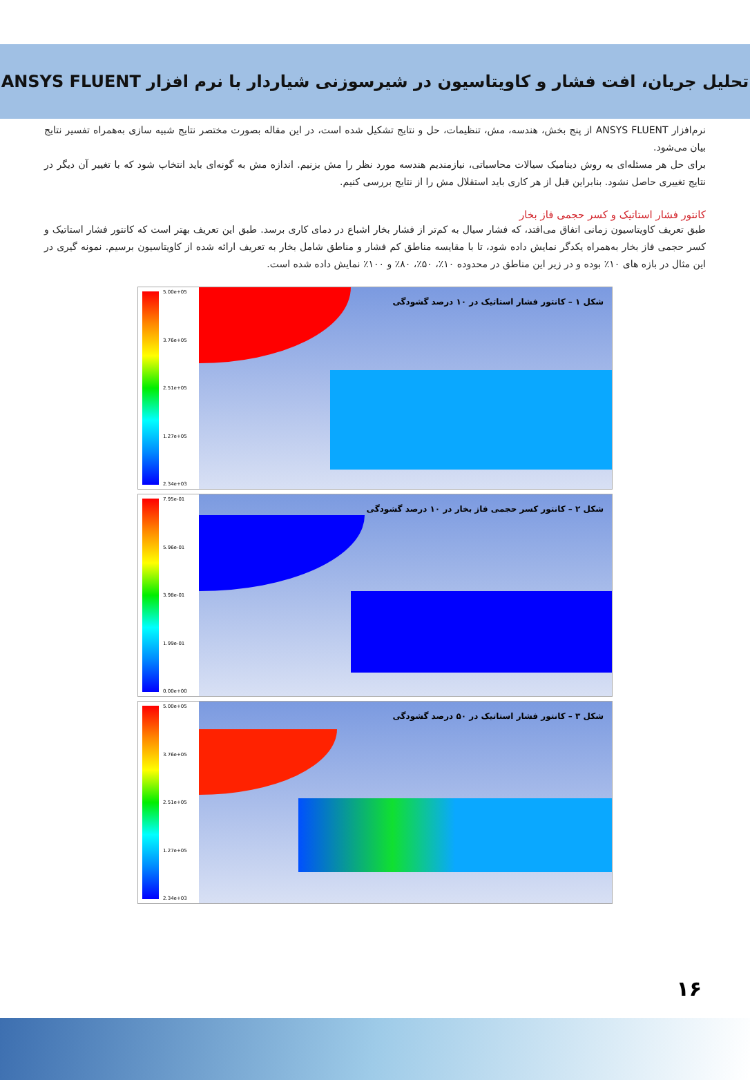تحلیل جریان، افت فشار و کاویتاسیون در شیرسوزنی شیاردار با نرم افزار ANSYS FLUENT
نرم‌افزار ANSYS FLUENT از پنج بخش، هندسه، مش، تنظیمات، حل و نتایج تشکیل شده است، در این مقاله بصورت مختصر نتایج شبیه سازی به‌همراه تفسیر نتایج بیان می‌شود.
برای حل هر مسئله‌ای به روش دینامیک سیالات محاسباتی، نیازمندیم هندسه مورد نظر را مش بزنیم. اندازه مش به گونه‌ای باید انتخاب شود که با تغییر آن دیگر در نتایج تغییری حاصل نشود. بنابراین قبل از هر کاری باید استقلال مش را از نتایج بررسی کنیم.
کانتور فشار استاتیک و کسر حجمی فاز بخار
طبق تعریف کاویتاسیون زمانی اتفاق می‌افتد، که فشار سیال به کم‌تر از فشار بخار اشباع در دمای کاری برسد. طبق این تعریف بهتر است که کانتور فشار استاتیک و کسر حجمی فاز بخار به‌همراه یکدگر نمایش داده شود، تا با مقایسه مناطق کم فشار و مناطق شامل بخار به تعریف ارائه شده از کاویتاسیون برسیم. نمونه گیری در این مثال در بازه های ۱۰٪ بوده و در زیر این مناطق در محدوده ۱۰٪، ۵۰٪، ۸۰٪ و ۱۰۰٪ نمایش داده شده است.
5.00e+05
3.76e+05
2.51e+05
1.27e+05
2.34e+03
شکل ۱ – کانتور فشار استاتیک در ۱۰ درصد گشودگی
7.95e-01
5.96e-01
3.98e-01
1.99e-01
0.00e+00
شکل ۲ – کانتور کسر حجمی فاز بخار در ۱۰ درصد گشودگی
5.00e+05
3.76e+05
2.51e+05
1.27e+05
2.34e+03
شکل ۳ – کانتور فشار استاتیک در ۵۰ درصد گشودگی
۱۶